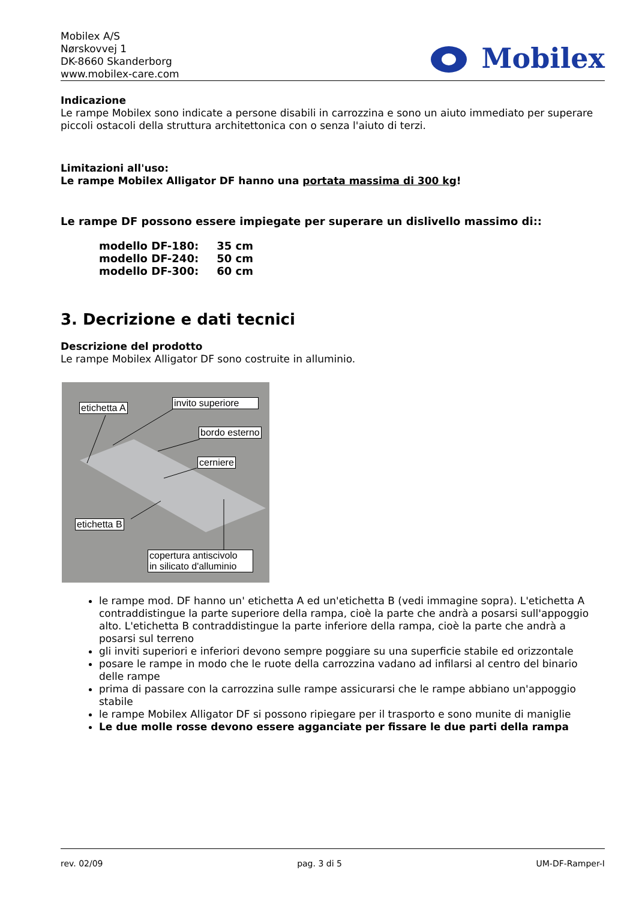Mobilex A/S
Nørskovvej 1
DK-8660 Skanderborg
www.mobilex-care.com
Mobilex
Indicazione
Le rampe Mobilex sono indicate a persone disabili in carrozzina e sono un aiuto immediato per superare piccoli ostacoli della struttura architettonica con o senza l'aiuto di terzi.
Limitazioni all'uso:
Le rampe Mobilex Alligator DF hanno una portata massima di 300 kg!
Le rampe DF possono essere impiegate per superare un dislivello massimo di::
modello DF-180: 35 cm
modello DF-240: 50 cm
modello DF-300: 60 cm
3. Decrizione e dati tecnici
Descrizione del prodotto
Le rampe Mobilex Alligator DF sono costruite in alluminio.
etichetta A
invito superiore
bordo esterno
cerniere
etichetta B
copertura antiscivolo
in silicato d'alluminio
le rampe mod. DF hanno un' etichetta A ed un'etichetta B (vedi immagine sopra). L'etichetta A contraddistingue la parte superiore della rampa, cioè la parte che andrà a posarsi sull'appoggio alto. L'etichetta B contraddistingue la parte inferiore della rampa, cioè la parte che andrà a posarsi sul terreno
gli inviti superiori e inferiori devono sempre poggiare su una superficie stabile ed orizzontale
posare le rampe in modo che le ruote della carrozzina vadano ad infilarsi al centro del binario delle rampe
prima di passare con la carrozzina sulle rampe assicurarsi che le rampe abbiano un'appoggio stabile
le rampe Mobilex Alligator DF si possono ripiegare per il trasporto e sono munite di maniglie
Le due molle rosse devono essere agganciate per fissare le due parti della rampa
rev. 02/09 pag. 3 di 5 UM-DF-Ramper-I